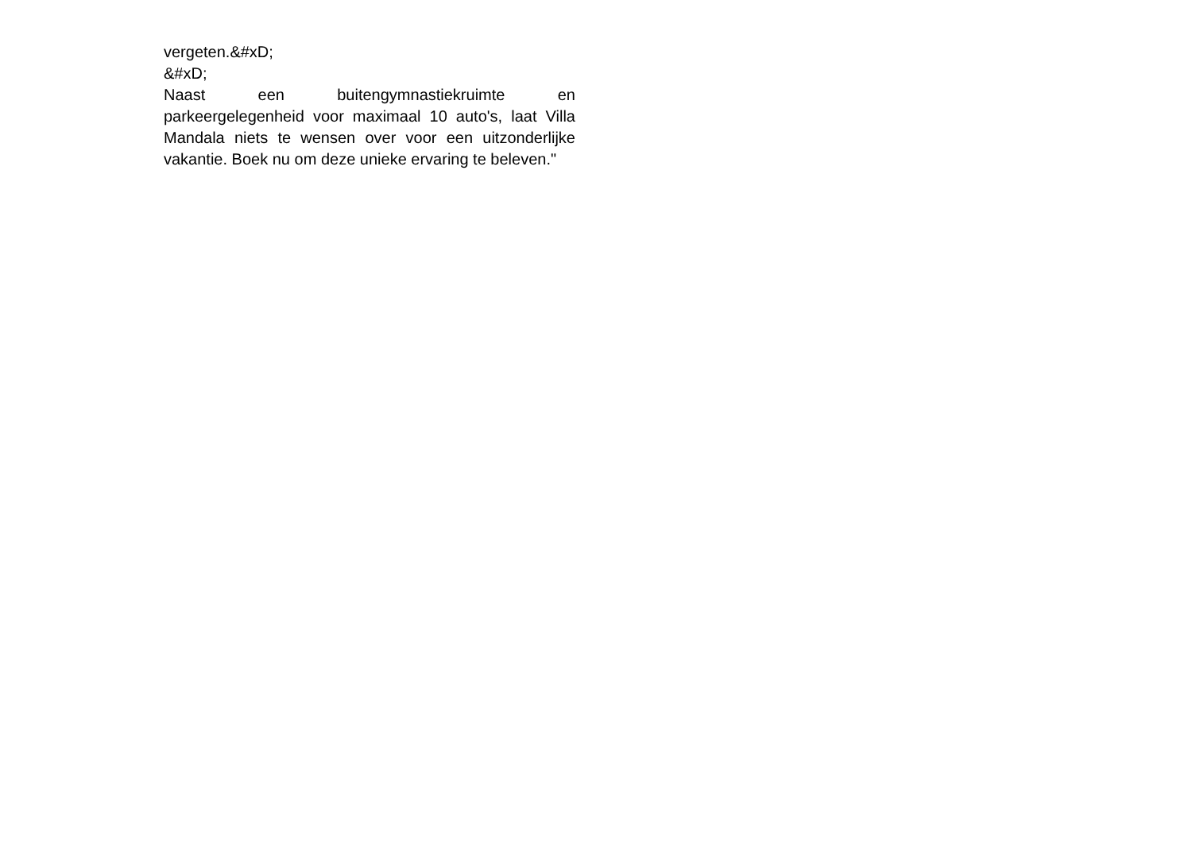vergeten.&#xD;
&#xD;
Naast een buitengymnastiekruimte en parkeergelegenheid voor maximaal 10 auto's, laat Villa Mandala niets te wensen over voor een uitzonderlijke vakantie. Boek nu om deze unieke ervaring te beleven."